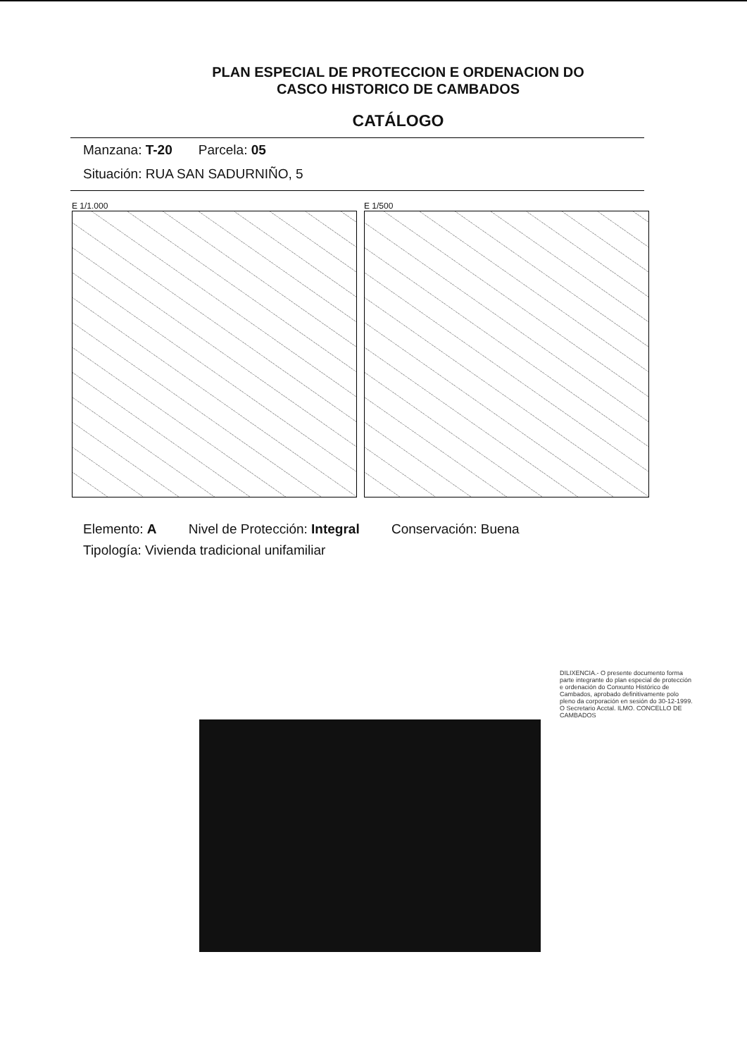PLAN ESPECIAL DE PROTECCION E ORDENACION DO
CASCO HISTORICO DE CAMBADOS
CATÁLOGO
Manzana: T-20 Parcela: 05
Situación: RUA SAN SADURNIÑO, 5
E 1/1.000 E 1/500
Elemento: A Nivel de Protección: Integral Conservación: Buena
Tipología: Vivienda tradicional unifamiliar
DILIXENCIA.- O presente documento forma parte integrante do plan especial de protección e ordenación do Conxunto Histórico de Cambados, aprobado definitivamente polo pleno da corporación en sesión do 30-12-1999. O Secretario Acctal. ILMO. CONCELLO DE CAMBADOS